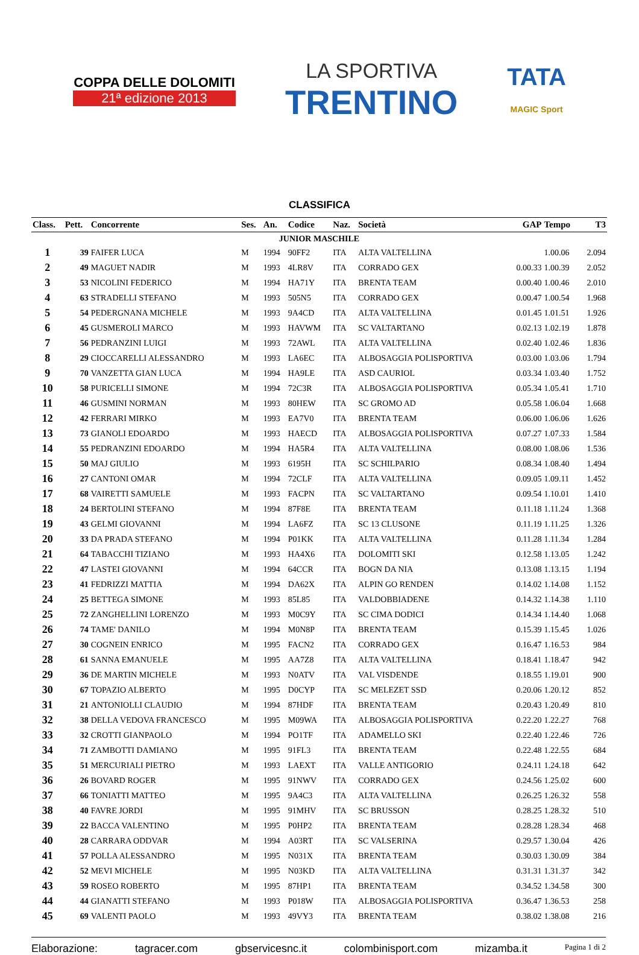COPPA DELLE DOLOMITI
21ª edizione 2013
LA SPORTIVA
TRENTINO
TATA
MAGIC Sport
CLASSIFICA
| Class. | Pett. | Concorrente | Ses. | An. | Codice | Naz. | Società | GAP | Tempo | T3 |
| --- | --- | --- | --- | --- | --- | --- | --- | --- | --- | --- |
| JUNIOR MASCHILE | | | | | | | | | | |
| 1 | 39 | FAIFER LUCA | M | 1994 | 90FF2 | ITA | ALTA VALTELLINA | | 1.00.06 | 2.094 |
| 2 | 49 | MAGUET NADIR | M | 1993 | 4LR8V | ITA | CORRADO GEX | 0.00.33 | 1.00.39 | 2.052 |
| 3 | 53 | NICOLINI FEDERICO | M | 1994 | HA71Y | ITA | BRENTA TEAM | 0.00.40 | 1.00.46 | 2.010 |
| 4 | 63 | STRADELLI STEFANO | M | 1993 | 505N5 | ITA | CORRADO GEX | 0.00.47 | 1.00.54 | 1.968 |
| 5 | 54 | PEDERGNANA MICHELE | M | 1993 | 9A4CD | ITA | ALTA VALTELLINA | 0.01.45 | 1.01.51 | 1.926 |
| 6 | 45 | GUSMEROLI MARCO | M | 1993 | HAVWM | ITA | SC VALTARTANO | 0.02.13 | 1.02.19 | 1.878 |
| 7 | 56 | PEDRANZINI LUIGI | M | 1993 | 72AWL | ITA | ALTA VALTELLINA | 0.02.40 | 1.02.46 | 1.836 |
| 8 | 29 | CIOCCARELLI ALESSANDRO | M | 1993 | LA6EC | ITA | ALBOSAGGIA POLISPORTIVA | 0.03.00 | 1.03.06 | 1.794 |
| 9 | 70 | VANZETTA GIAN LUCA | M | 1994 | HA9LE | ITA | ASD CAURIOL | 0.03.34 | 1.03.40 | 1.752 |
| 10 | 58 | PURICELLI SIMONE | M | 1994 | 72C3R | ITA | ALBOSAGGIA POLISPORTIVA | 0.05.34 | 1.05.41 | 1.710 |
| 11 | 46 | GUSMINI NORMAN | M | 1993 | 80HEW | ITA | SC GROMO AD | 0.05.58 | 1.06.04 | 1.668 |
| 12 | 42 | FERRARI MIRKO | M | 1993 | EA7V0 | ITA | BRENTA TEAM | 0.06.00 | 1.06.06 | 1.626 |
| 13 | 73 | GIANOLI EDOARDO | M | 1993 | HAECD | ITA | ALBOSAGGIA POLISPORTIVA | 0.07.27 | 1.07.33 | 1.584 |
| 14 | 55 | PEDRANZINI EDOARDO | M | 1994 | HA5R4 | ITA | ALTA VALTELLINA | 0.08.00 | 1.08.06 | 1.536 |
| 15 | 50 | MAJ GIULIO | M | 1993 | 6195H | ITA | SC SCHILPARIO | 0.08.34 | 1.08.40 | 1.494 |
| 16 | 27 | CANTONI OMAR | M | 1994 | 72CLF | ITA | ALTA VALTELLINA | 0.09.05 | 1.09.11 | 1.452 |
| 17 | 68 | VAIRETTI SAMUELE | M | 1993 | FACPN | ITA | SC VALTARTANO | 0.09.54 | 1.10.01 | 1.410 |
| 18 | 24 | BERTOLINI STEFANO | M | 1994 | 87F8E | ITA | BRENTA TEAM | 0.11.18 | 1.11.24 | 1.368 |
| 19 | 43 | GELMI GIOVANNI | M | 1994 | LA6FZ | ITA | SC 13 CLUSONE | 0.11.19 | 1.11.25 | 1.326 |
| 20 | 33 | DA PRADA STEFANO | M | 1994 | P01KK | ITA | ALTA VALTELLINA | 0.11.28 | 1.11.34 | 1.284 |
| 21 | 64 | TABACCHI TIZIANO | M | 1993 | HA4X6 | ITA | DOLOMITI SKI | 0.12.58 | 1.13.05 | 1.242 |
| 22 | 47 | LASTEI GIOVANNI | M | 1994 | 64CCR | ITA | BOGN DA NIA | 0.13.08 | 1.13.15 | 1.194 |
| 23 | 41 | FEDRIZZI MATTIA | M | 1994 | DA62X | ITA | ALPIN GO RENDEN | 0.14.02 | 1.14.08 | 1.152 |
| 24 | 25 | BETTEGA SIMONE | M | 1993 | 85L85 | ITA | VALDOBBIADENE | 0.14.32 | 1.14.38 | 1.110 |
| 25 | 72 | ZANGHELLINI LORENZO | M | 1993 | M0C9Y | ITA | SC CIMA DODICI | 0.14.34 | 1.14.40 | 1.068 |
| 26 | 74 | TAME' DANILO | M | 1994 | M0N8P | ITA | BRENTA TEAM | 0.15.39 | 1.15.45 | 1.026 |
| 27 | 30 | COGNEIN ENRICO | M | 1995 | FACN2 | ITA | CORRADO GEX | 0.16.47 | 1.16.53 | 984 |
| 28 | 61 | SANNA EMANUELE | M | 1995 | AA7Z8 | ITA | ALTA VALTELLINA | 0.18.41 | 1.18.47 | 942 |
| 29 | 36 | DE MARTIN MICHELE | M | 1993 | N0ATV | ITA | VAL VISDENDE | 0.18.55 | 1.19.01 | 900 |
| 30 | 67 | TOPAZIO ALBERTO | M | 1995 | D0CYP | ITA | SC MELEZET SSD | 0.20.06 | 1.20.12 | 852 |
| 31 | 21 | ANTONIOLLI CLAUDIO | M | 1994 | 87HDF | ITA | BRENTA TEAM | 0.20.43 | 1.20.49 | 810 |
| 32 | 38 | DELLA VEDOVA FRANCESCO | M | 1995 | M09WA | ITA | ALBOSAGGIA POLISPORTIVA | 0.22.20 | 1.22.27 | 768 |
| 33 | 32 | CROTTI GIANPAOLO | M | 1994 | PO1TF | ITA | ADAMELLO SKI | 0.22.40 | 1.22.46 | 726 |
| 34 | 71 | ZAMBOTTI DAMIANO | M | 1995 | 91FL3 | ITA | BRENTA TEAM | 0.22.48 | 1.22.55 | 684 |
| 35 | 51 | MERCURIALI PIETRO | M | 1993 | LAEXT | ITA | VALLE ANTIGORIO | 0.24.11 | 1.24.18 | 642 |
| 36 | 26 | BOVARD ROGER | M | 1995 | 91NWV | ITA | CORRADO GEX | 0.24.56 | 1.25.02 | 600 |
| 37 | 66 | TONIATTI MATTEO | M | 1995 | 9A4C3 | ITA | ALTA VALTELLINA | 0.26.25 | 1.26.32 | 558 |
| 38 | 40 | FAVRE JORDI | M | 1995 | 91MHV | ITA | SC BRUSSON | 0.28.25 | 1.28.32 | 510 |
| 39 | 22 | BACCA VALENTINO | M | 1995 | P0HP2 | ITA | BRENTA TEAM | 0.28.28 | 1.28.34 | 468 |
| 40 | 28 | CARRARA ODDVAR | M | 1994 | A03RT | ITA | SC VALSERINA | 0.29.57 | 1.30.04 | 426 |
| 41 | 57 | POLLA ALESSANDRO | M | 1995 | N031X | ITA | BRENTA TEAM | 0.30.03 | 1.30.09 | 384 |
| 42 | 52 | MEVI MICHELE | M | 1995 | N03KD | ITA | ALTA VALTELLINA | 0.31.31 | 1.31.37 | 342 |
| 43 | 59 | ROSEO ROBERTO | M | 1995 | 87HP1 | ITA | BRENTA TEAM | 0.34.52 | 1.34.58 | 300 |
| 44 | 44 | GIANATTI STEFANO | M | 1993 | P018W | ITA | ALBOSAGGIA POLISPORTIVA | 0.36.47 | 1.36.53 | 258 |
| 45 | 69 | VALENTI PAOLO | M | 1993 | 49VY3 | ITA | BRENTA TEAM | 0.38.02 | 1.38.08 | 216 |
Elaborazione: tagracer.com gbservicesnc.it colombinisport.com mizamba.it Pagina 1 di 2